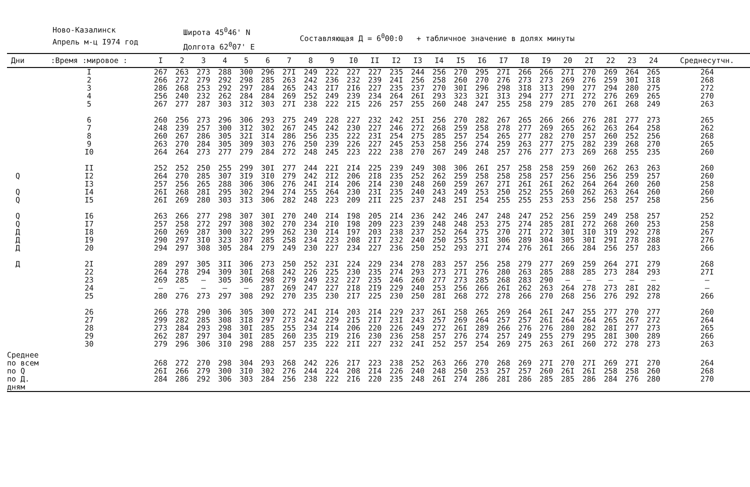Ново-Казалинск
Апрель м-ц I974 год
Широта 45<sup>0</sup>46' N
Долгота 62<sup>0</sup>07' E
Составляющая Д = 6<sup>0</sup>00:0 + табличное значение в долях минуты
| Дни | :Время :мировое : | I | 2 | 3 | 4 | 5 | 6 | 7 | 8 | 9 | I0 | II | I2 | I3 | I4 | I5 | I6 | I7 | I8 | I9 | 20 | 2I | 22 | 23 | 24 | Среднесутчн. |
| --- | --- | --- | --- | --- | --- | --- | --- | --- | --- | --- | --- | --- | --- | --- | --- | --- | --- | --- | --- | --- | --- | --- | --- | --- | --- | --- |
| | I | 267 | 263 | 273 | 288 | 300 | 296 | 27I | 249 | 222 | 227 | 227 | 235 | 244 | 256 | 270 | 295 | 27I | 266 | 266 | 27I | 270 | 269 | 264 | 265 | 264 |
| | 2 | 266 | 272 | 279 | 292 | 298 | 285 | 263 | 242 | 236 | 232 | 239 | 24I | 256 | 258 | 260 | 270 | 276 | 273 | 273 | 269 | 276 | 259 | 30I | 3I8 | 268 |
| | 3 | 286 | 268 | 253 | 292 | 297 | 284 | 265 | 243 | 2I7 | 2I6 | 227 | 235 | 237 | 270 | 30I | 296 | 298 | 3I8 | 3I3 | 290 | 277 | 294 | 280 | 275 | 272 |
| | 4 | 256 | 240 | 232 | 262 | 284 | 284 | 269 | 252 | 249 | 239 | 234 | 264 | 26I | 293 | 323 | 32I | 3I3 | 294 | 277 | 27I | 272 | 276 | 269 | 265 | 270 |
| | 5 | 267 | 277 | 287 | 303 | 3I2 | 303 | 27I | 238 | 222 | 2I5 | 226 | 257 | 255 | 260 | 248 | 247 | 255 | 258 | 279 | 285 | 270 | 26I | 268 | 249 | 263 |
| | 6 | 260 | 256 | 273 | 296 | 306 | 293 | 275 | 249 | 228 | 227 | 232 | 242 | 25I | 256 | 270 | 282 | 267 | 265 | 266 | 266 | 276 | 28I | 277 | 273 | 265 |
| | 7 | 248 | 239 | 257 | 300 | 3I2 | 302 | 267 | 245 | 242 | 230 | 227 | 246 | 272 | 268 | 259 | 258 | 278 | 277 | 269 | 265 | 262 | 263 | 264 | 258 | 262 |
| | 8 | 260 | 267 | 286 | 305 | 32I | 3I4 | 286 | 256 | 235 | 222 | 23I | 254 | 275 | 285 | 257 | 254 | 265 | 277 | 282 | 270 | 257 | 260 | 252 | 256 | 268 |
| | 9 | 263 | 270 | 284 | 305 | 309 | 303 | 276 | 250 | 239 | 226 | 227 | 245 | 253 | 258 | 256 | 274 | 259 | 263 | 277 | 275 | 282 | 239 | 268 | 270 | 265 |
| | I0 | 264 | 264 | 273 | 277 | 279 | 284 | 272 | 248 | 245 | 223 | 222 | 238 | 270 | 267 | 249 | 248 | 257 | 276 | 277 | 273 | 269 | 268 | 255 | 235 | 260 |
| | II | 252 | 252 | 250 | 255 | 299 | 30I | 277 | 244 | 22I | 2I4 | 225 | 239 | 249 | 308 | 306 | 26I | 257 | 258 | 258 | 259 | 260 | 262 | 263 | 263 | 260 |
| Q | I2 | 264 | 270 | 285 | 307 | 3I9 | 3I0 | 279 | 242 | 2I2 | 206 | 2I8 | 235 | 252 | 262 | 259 | 258 | 258 | 258 | 257 | 256 | 256 | 256 | 259 | 257 | 260 |
| | I3 | 257 | 256 | 265 | 288 | 306 | 306 | 276 | 24I | 2I4 | 206 | 2I4 | 230 | 248 | 260 | 259 | 267 | 27I | 26I | 26I | 262 | 264 | 264 | 260 | 260 | 258 |
| Q | I4 | 26I | 268 | 28I | 295 | 302 | 294 | 274 | 255 | 264 | 230 | 23I | 235 | 240 | 243 | 249 | 253 | 250 | 252 | 255 | 260 | 262 | 263 | 264 | 260 | 260 |
| Q | I5 | 26I | 269 | 280 | 303 | 3I3 | 306 | 282 | 248 | 223 | 209 | 2II | 225 | 237 | 248 | 25I | 254 | 255 | 255 | 253 | 253 | 256 | 258 | 257 | 258 | 256 |
| Q | I6 | 263 | 266 | 277 | 298 | 307 | 30I | 270 | 240 | 2I4 | I98 | 205 | 2I4 | 236 | 242 | 246 | 247 | 248 | 247 | 252 | 256 | 259 | 249 | 258 | 257 | 252 |
| Q | I7 | 257 | 258 | 272 | 297 | 308 | 302 | 270 | 234 | 2I0 | I98 | 209 | 223 | 239 | 248 | 248 | 253 | 275 | 274 | 285 | 28I | 272 | 268 | 260 | 253 | 258 |
| Д | I8 | 260 | 269 | 287 | 300 | 322 | 299 | 262 | 230 | 2I4 | I97 | 203 | 238 | 237 | 252 | 264 | 275 | 270 | 27I | 272 | 30I | 3I0 | 3I9 | 292 | 278 | 267 |
| Д | I9 | 290 | 297 | 3I0 | 323 | 307 | 285 | 258 | 234 | 223 | 208 | 2I7 | 232 | 240 | 250 | 255 | 33I | 306 | 289 | 304 | 305 | 30I | 29I | 278 | 288 | 276 |
| Д | 20 | 294 | 297 | 308 | 305 | 284 | 279 | 249 | 230 | 227 | 234 | 227 | 236 | 250 | 252 | 293 | 27I | 274 | 276 | 26I | 266 | 284 | 256 | 257 | 283 | 266 |
| Д | 2I | 289 | 297 | 305 | 3II | 306 | 273 | 250 | 252 | 23I | 224 | 229 | 234 | 278 | 283 | 257 | 256 | 258 | 279 | 277 | 269 | 259 | 264 | 27I | 279 | 268 |
| | 22 | 264 | 278 | 294 | 309 | 30I | 268 | 242 | 226 | 225 | 230 | 235 | 274 | 293 | 273 | 27I | 276 | 280 | 263 | 285 | 288 | 285 | 273 | 284 | 293 | 27I |
| | 23 | 269 | 285 | – | 305 | 306 | 298 | 279 | 249 | 232 | 227 | 235 | 246 | 260 | 277 | 273 | 285 | 268 | 283 | 290 | – | – | – | – | – | – |
| | 24 | – | – | – | – | – | 287 | 269 | 247 | 227 | 2I8 | 2I9 | 229 | 240 | 253 | 256 | 266 | 26I | 262 | 263 | 264 | 278 | 273 | 28I | 282 | – |
| | 25 | 280 | 276 | 273 | 297 | 308 | 292 | 270 | 235 | 230 | 2I7 | 225 | 230 | 250 | 28I | 268 | 272 | 278 | 266 | 270 | 268 | 256 | 276 | 292 | 278 | 266 |
| | 26 | 266 | 278 | 290 | 306 | 305 | 300 | 272 | 24I | 2I4 | 203 | 2I4 | 229 | 237 | 26I | 258 | 265 | 269 | 264 | 26I | 247 | 255 | 277 | 270 | 277 | 260 |
| | 27 | 299 | 282 | 285 | 308 | 3I8 | 297 | 273 | 242 | 229 | 2I5 | 2I7 | 23I | 243 | 257 | 269 | 264 | 257 | 257 | 26I | 264 | 264 | 265 | 267 | 272 | 264 |
| | 28 | 273 | 284 | 293 | 298 | 30I | 285 | 255 | 234 | 2I4 | 206 | 220 | 226 | 249 | 272 | 26I | 289 | 266 | 276 | 276 | 280 | 282 | 28I | 277 | 273 | 265 |
| | 29 | 262 | 287 | 297 | 304 | 30I | 285 | 260 | 235 | 2I9 | 2I6 | 230 | 236 | 258 | 257 | 276 | 274 | 257 | 249 | 255 | 279 | 295 | 28I | 300 | 289 | 266 |
| | 30 | 279 | 296 | 306 | 3I0 | 298 | 288 | 257 | 235 | 222 | 2II | 227 | 232 | 24I | 252 | 257 | 254 | 269 | 275 | 263 | 26I | 260 | 272 | 278 | 273 | 263 |
| Среднее | | | | | | | | | | | | | | | | | | | | | | | | | | |
| по всем | | 268 | 272 | 270 | 298 | 304 | 293 | 268 | 242 | 226 | 2I7 | 223 | 238 | 252 | 263 | 266 | 270 | 268 | 269 | 27I | 270 | 27I | 269 | 27I | 270 | 264 |
| по Q | | 26I | 266 | 279 | 300 | 3I0 | 302 | 276 | 244 | 224 | 208 | 2I4 | 226 | 240 | 248 | 250 | 253 | 257 | 257 | 260 | 26I | 26I | 258 | 258 | 260 | 268 |
| по Д. | | 284 | 286 | 292 | 306 | 303 | 284 | 256 | 238 | 222 | 2I6 | 220 | 235 | 248 | 26I | 274 | 286 | 28I | 286 | 285 | 285 | 286 | 284 | 276 | 280 | 270 |
| дням | | | | | | | | | | | | | | | | | | | | | | | | | | |